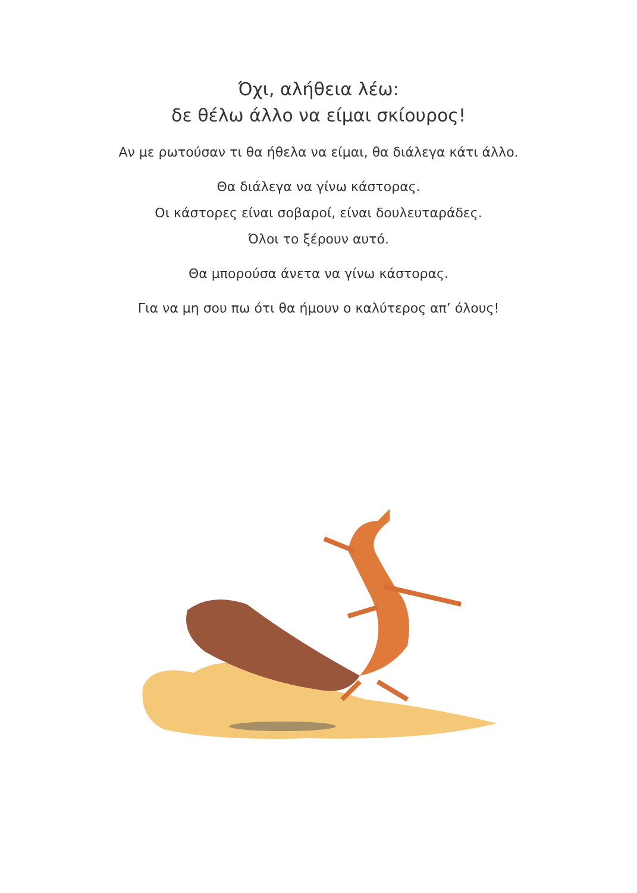Όχι, αλήθεια λέω:
δε θέλω άλλο να είμαι σκίουρος!
Αν με ρωτούσαν τι θα ήθελα να είμαι, θα διάλεγα κάτι άλλο.
Θα διάλεγα να γίνω κάστορας.
Οι κάστορες είναι σοβαροί, είναι δουλευταράδες.
Όλοι το ξέρουν αυτό.
Θα μπορούσα άνετα να γίνω κάστορας.
Για να μη σου πω ότι θα ήμουν ο καλύτερος απ’ όλους!